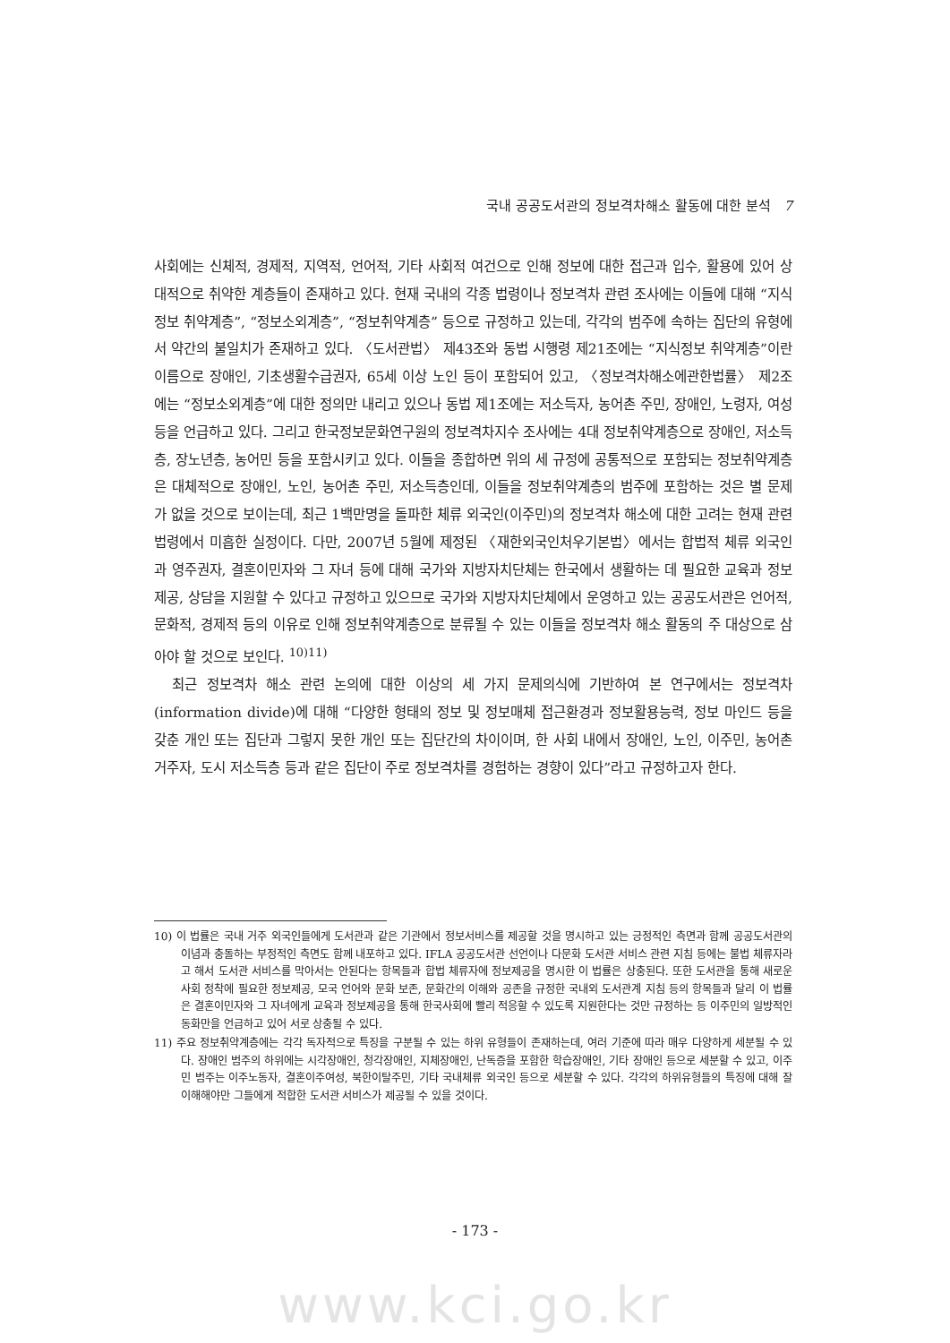국내 공공도서관의 정보격차해소 활동에 대한 분석 7
사회에는 신체적, 경제적, 지역적, 언어적, 기타 사회적 여건으로 인해 정보에 대한 접근과 입수, 활용에 있어 상대적으로 취약한 계층들이 존재하고 있다. 현재 국내의 각종 법령이나 정보격차 관련 조사에는 이들에 대해 “지식정보 취약계층”, “정보소외계층”, “정보취약계층” 등으로 규정하고 있는데, 각각의 범주에 속하는 집단의 유형에서 약간의 불일치가 존재하고 있다. 〈도서관법〉 제43조와 동법 시행령 제21조에는 “지식정보 취약계층”이란 이름으로 장애인, 기초생활수급권자, 65세 이상 노인 등이 포함되어 있고, 〈정보격차해소에관한법률〉 제2조에는 “정보소외계층”에 대한 정의만 내리고 있으나 동법 제1조에는 저소득자, 농어촌 주민, 장애인, 노령자, 여성 등을 언급하고 있다. 그리고 한국정보문화연구원의 정보격차지수 조사에는 4대 정보취약계층으로 장애인, 저소득층, 장노년층, 농어민 등을 포함시키고 있다. 이들을 종합하면 위의 세 규정에 공통적으로 포함되는 정보취약계층은 대체적으로 장애인, 노인, 농어촌 주민, 저소득층인데, 이들을 정보취약계층의 범주에 포함하는 것은 별 문제가 없을 것으로 보이는데, 최근 1백만명을 돌파한 체류 외국인(이주민)의 정보격차 해소에 대한 고려는 현재 관련 법령에서 미흡한 실정이다. 다만, 2007년 5월에 제정된 〈재한외국인처우기본법〉에서는 합법적 체류 외국인과 영주권자, 결혼이민자와 그 자녀 등에 대해 국가와 지방자치단체는 한국에서 생활하는 데 필요한 교육과 정보제공, 상담을 지원할 수 있다고 규정하고 있으므로 국가와 지방자치단체에서 운영하고 있는 공공도서관은 언어적, 문화적, 경제적 등의 이유로 인해 정보취약계층으로 분류될 수 있는 이들을 정보격차 해소 활동의 주 대상으로 삼아야 할 것으로 보인다. <sup>10)</sup><sup>11)</sup>
최근 정보격차 해소 관련 논의에 대한 이상의 세 가지 문제의식에 기반하여 본 연구에서는 정보격차(information divide)에 대해 “다양한 형태의 정보 및 정보매체 접근환경과 정보활용능력, 정보 마인드 등을 갖춘 개인 또는 집단과 그렇지 못한 개인 또는 집단간의 차이이며, 한 사회 내에서 장애인, 노인, 이주민, 농어촌 거주자, 도시 저소득층 등과 같은 집단이 주로 정보격차를 경험하는 경향이 있다”라고 규정하고자 한다.
10) 이 법률은 국내 거주 외국인들에게 도서관과 같은 기관에서 정보서비스를 제공할 것을 명시하고 있는 긍정적인 측면과 함께 공공도서관의 이념과 충돌하는 부정적인 측면도 함께 내포하고 있다. IFLA 공공도서관 선언이나 다문화 도서관 서비스 관련 지침 등에는 불법 체류자라고 해서 도서관 서비스를 막아서는 안된다는 항목들과 합법 체류자에 정보제공을 명시한 이 법률은 상충된다. 또한 도서관을 통해 새로운 사회 정착에 필요한 정보제공, 모국 언어와 문화 보존, 문화간의 이해와 공존을 규정한 국내외 도서관계 지침 등의 항목들과 달리 이 법률은 결혼이민자와 그 자녀에게 교육과 정보제공을 통해 한국사회에 빨리 적응할 수 있도록 지원한다는 것만 규정하는 등 이주민의 일방적인 동화만을 언급하고 있어 서로 상충될 수 있다.
11) 주요 정보취약계층에는 각각 독자적으로 특징을 구분될 수 있는 하위 유형들이 존재하는데, 여러 기준에 따라 매우 다양하게 세분될 수 있다. 장애인 범주의 하위에는 시각장애인, 청각장애인, 지체장애인, 난독증을 포함한 학습장애인, 기타 장애인 등으로 세분할 수 있고, 이주민 범주는 이주노동자, 결혼이주여성, 북한이탈주민, 기타 국내체류 외국인 등으로 세분할 수 있다. 각각의 하위유형들의 특징에 대해 잘 이해해야만 그들에게 적합한 도서관 서비스가 제공될 수 있을 것이다.
- 173 -
www.kci.go.kr